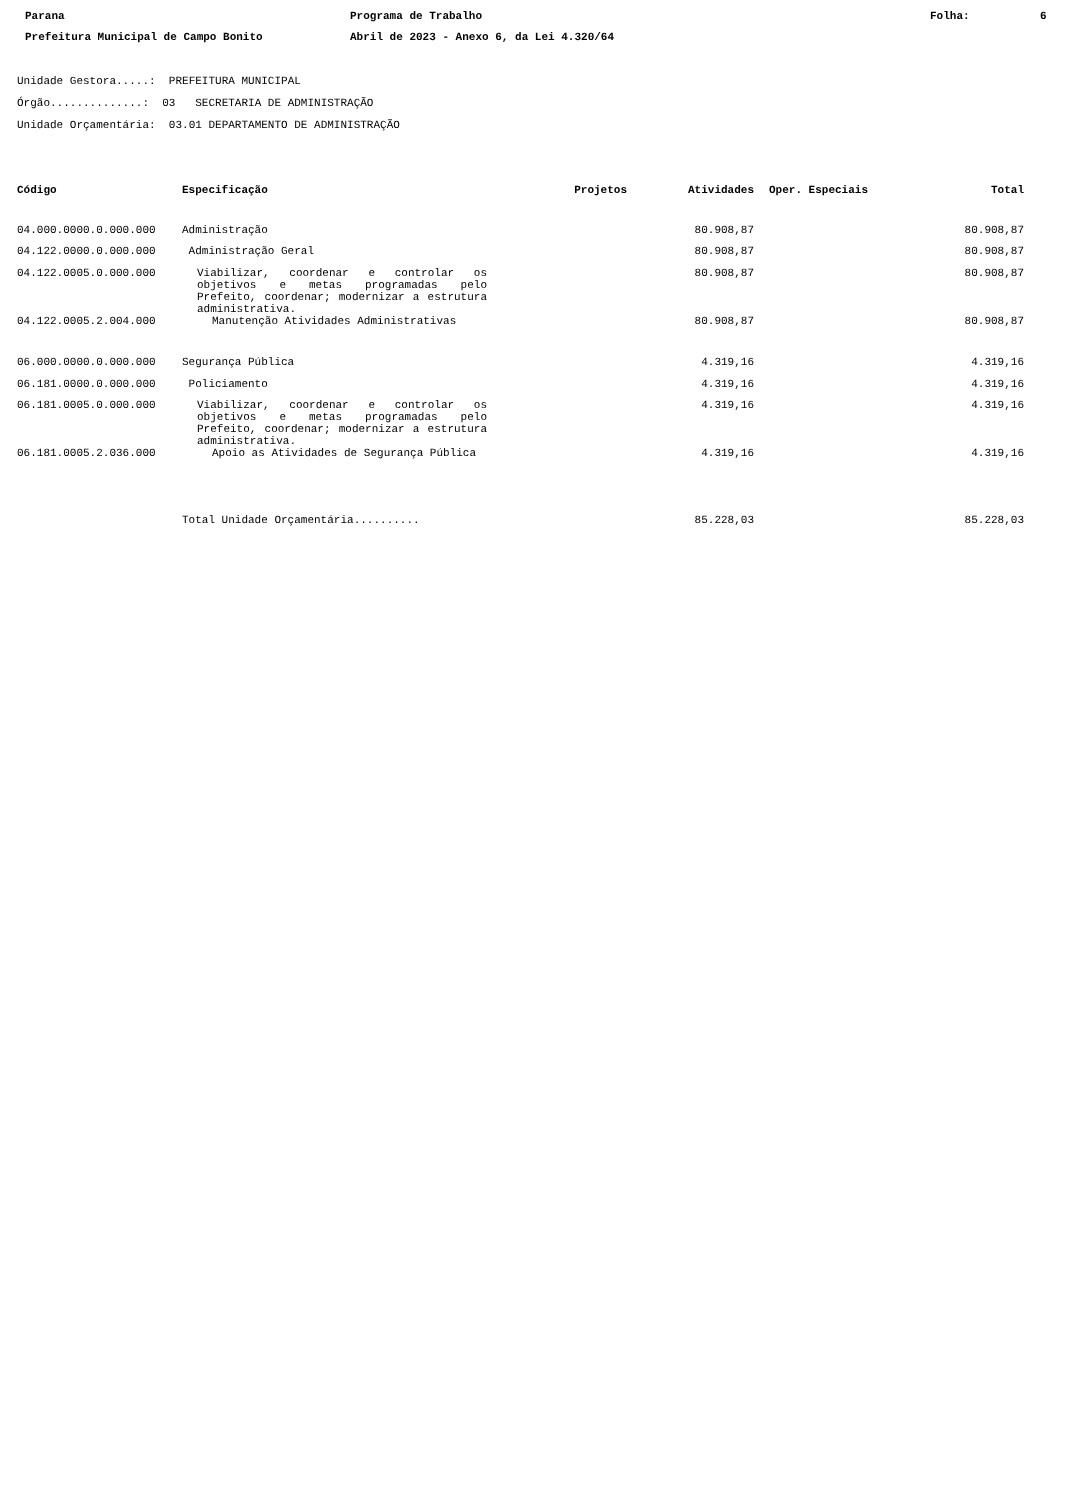Parana Programa de Trabalho Folha: 6 Prefeitura Municipal de Campo Bonito Abril de 2023 - Anexo 6, da Lei 4.320/64
Unidade Gestora.....: PREFEITURA MUNICIPAL
Órgão..............: 03 SECRETARIA DE ADMINISTRAÇÃO
Unidade Orçamentária: 03.01 DEPARTAMENTO DE ADMINISTRAÇÃO
| Código | Especificação | Projetos | Atividades | Oper. Especiais | Total |
| --- | --- | --- | --- | --- | --- |
| 04.000.0000.0.000.000 | Administração | | 80.908,87 | | 80.908,87 |
| 04.122.0000.0.000.000 | Administração Geral | | 80.908,87 | | 80.908,87 |
| 04.122.0005.0.000.000 | Viabilizar, coordenar e controlar os objetivos e metas programadas pelo Prefeito, coordenar; modernizar a estrutura administrativa. | | 80.908,87 | | 80.908,87 |
| 04.122.0005.2.004.000 | Manutenção Atividades Administrativas | | 80.908,87 | | 80.908,87 |
| 06.000.0000.0.000.000 | Segurança Pública | | 4.319,16 | | 4.319,16 |
| 06.181.0000.0.000.000 | Policiamento | | 4.319,16 | | 4.319,16 |
| 06.181.0005.0.000.000 | Viabilizar, coordenar e controlar os objetivos e metas programadas pelo Prefeito, coordenar; modernizar a estrutura administrativa. | | 4.319,16 | | 4.319,16 |
| 06.181.0005.2.036.000 | Apoio as Atividades de Segurança Pública | | 4.319,16 | | 4.319,16 |
| | Total Unidade Orçamentária.......... | | 85.228,03 | | 85.228,03 |